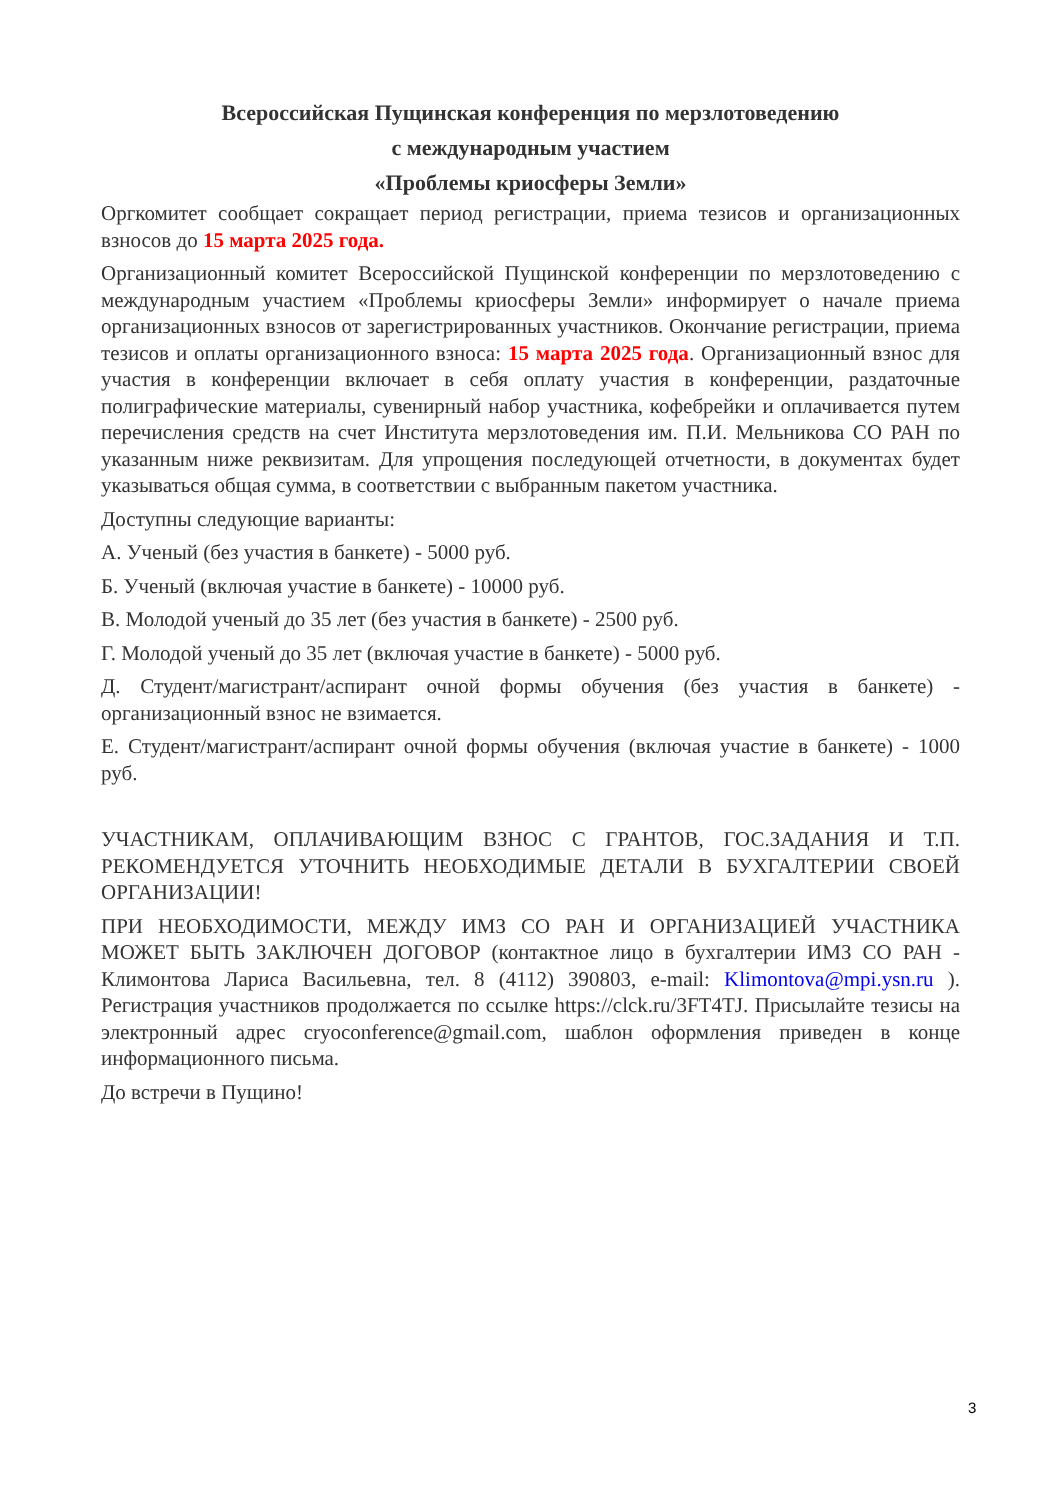Всероссийская Пущинская конференция по мерзлотоведению
с международным участием
«Проблемы криосферы Земли»
Оргкомитет сообщает сокращает период регистрации, приема тезисов и организационных взносов до 15 марта 2025 года.
Организационный комитет Всероссийской Пущинской конференции по мерзлотоведению с международным участием «Проблемы криосферы Земли» информирует о начале приема организационных взносов от зарегистрированных участников. Окончание регистрации, приема тезисов и оплаты организационного взноса: 15 марта 2025 года. Организационный взнос для участия в конференции включает в себя оплату участия в конференции, раздаточные полиграфические материалы, сувенирный набор участника, кофебрейки и оплачивается путем перечисления средств на счет Института мерзлотоведения им. П.И. Мельникова СО РАН по указанным ниже реквизитам. Для упрощения последующей отчетности, в документах будет указываться общая сумма, в соответствии с выбранным пакетом участника.
Доступны следующие варианты:
А. Ученый (без участия в банкете) - 5000 руб.
Б. Ученый (включая участие в банкете) - 10000 руб.
В. Молодой ученый до 35 лет (без участия в банкете) - 2500 руб.
Г. Молодой ученый до 35 лет (включая участие в банкете) - 5000 руб.
Д. Студент/магистрант/аспирант очной формы обучения (без участия в банкете) - организационный взнос не взимается.
Е. Студент/магистрант/аспирант очной формы обучения (включая участие в банкете) - 1000 руб.
УЧАСТНИКАМ, ОПЛАЧИВАЮЩИМ ВЗНОС С ГРАНТОВ, ГОС.ЗАДАНИЯ И Т.П. РЕКОМЕНДУЕТСЯ УТОЧНИТЬ НЕОБХОДИМЫЕ ДЕТАЛИ В БУХГАЛТЕРИИ СВОЕЙ ОРГАНИЗАЦИИ!
ПРИ НЕОБХОДИМОСТИ, МЕЖДУ ИМЗ СО РАН И ОРГАНИЗАЦИЕЙ УЧАСТНИКА МОЖЕТ БЫТЬ ЗАКЛЮЧЕН ДОГОВОР (контактное лицо в бухгалтерии ИМЗ СО РАН - Климонтова Лариса Васильевна, тел. 8 (4112) 390803, e-mail: Klimontova@mpi.ysn.ru ). Регистрация участников продолжается по ссылке https://clck.ru/3FT4TJ. Присылайте тезисы на электронный адрес cryoconference@gmail.com, шаблон оформления приведен в конце информационного письма.
До встречи в Пущино!
3